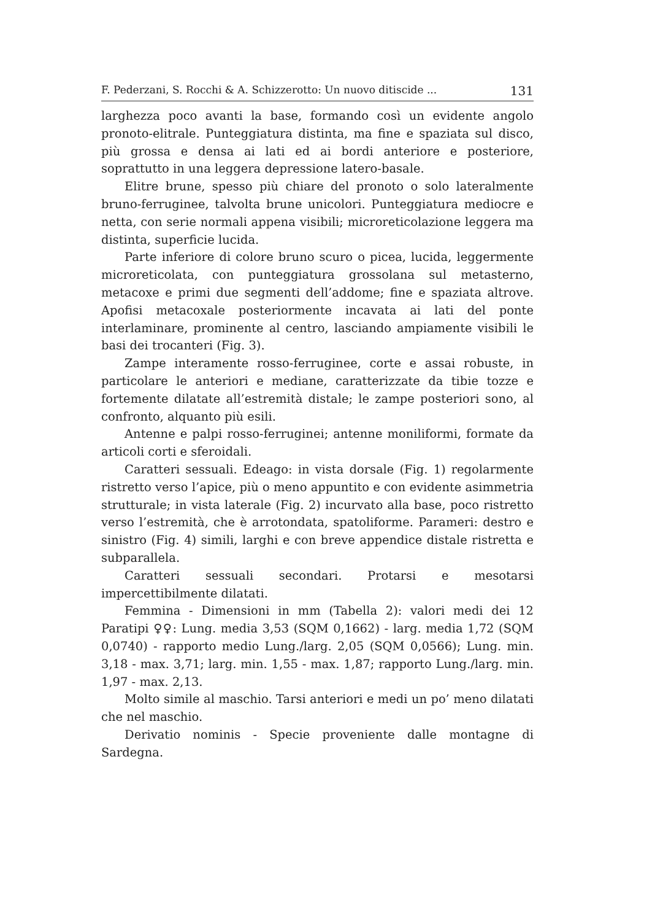F. Pederzani, S. Rocchi & A. Schizzerotto: Un nuovo ditiscide ... 131
larghezza poco avanti la base, formando così un evidente angolo pronoto-elitrale. Punteggiatura distinta, ma fine e spaziata sul disco, più grossa e densa ai lati ed ai bordi anteriore e posteriore, soprattutto in una leggera depressione latero-basale.
Elitre brune, spesso più chiare del pronoto o solo lateralmente bruno-ferruginee, talvolta brune unicolori. Punteggiatura mediocre e netta, con serie normali appena visibili; microreticolazione leggera ma distinta, superficie lucida.
Parte inferiore di colore bruno scuro o picea, lucida, leggermente microreticolata, con punteggiatura grossolana sul metasterno, metacoxe e primi due segmenti dell’addome; fine e spaziata altrove. Apofisi metacoxale posteriormente incavata ai lati del ponte interlaminare, prominente al centro, lasciando ampiamente visibili le basi dei trocanteri (Fig. 3).
Zampe interamente rosso-ferruginee, corte e assai robuste, in particolare le anteriori e mediane, caratterizzate da tibie tozze e fortemente dilatate all’estremità distale; le zampe posteriori sono, al confronto, alquanto più esili.
Antenne e palpi rosso-ferruginei; antenne moniliformi, formate da articoli corti e sferoidali.
Caratteri sessuali. Edeago: in vista dorsale (Fig. 1) regolarmente ristretto verso l’apice, più o meno appuntito e con evidente asimmetria strutturale; in vista laterale (Fig. 2) incurvato alla base, poco ristretto verso l’estremità, che è arrotondata, spatoliforme. Parameri: destro e sinistro (Fig. 4) simili, larghi e con breve appendice distale ristretta e subparallela.
Caratteri sessuali secondari. Protarsi e mesotarsi impercettibilmente dilatati.
Femmina - Dimensioni in mm (Tabella 2): valori medi dei 12 Paratipi ♀♀: Lung. media 3,53 (SQM 0,1662) - larg. media 1,72 (SQM 0,0740) - rapporto medio Lung./larg. 2,05 (SQM 0,0566); Lung. min. 3,18 - max. 3,71; larg. min. 1,55 - max. 1,87; rapporto Lung./larg. min. 1,97 - max. 2,13.
Molto simile al maschio. Tarsi anteriori e medi un po’ meno dilatati che nel maschio.
Derivatio nominis - Specie proveniente dalle montagne di Sardegna.